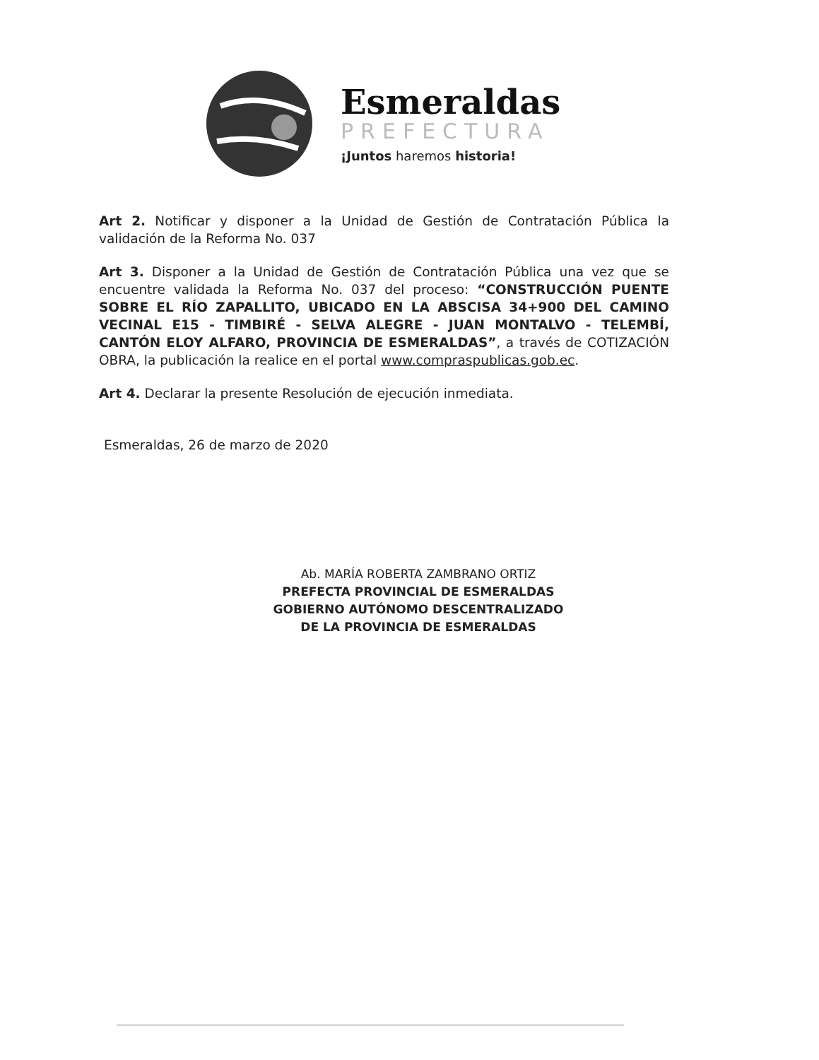Esmeraldas
PREFECTURA
¡Juntos haremos historia!
Art 2. Notificar y disponer a la Unidad de Gestión de Contratación Pública la validación de la Reforma No. 037
Art 3. Disponer a la Unidad de Gestión de Contratación Pública una vez que se encuentre validada la Reforma No. 037 del proceso: “CONSTRUCCIÓN PUENTE SOBRE EL RÍO ZAPALLITO, UBICADO EN LA ABSCISA 34+900 DEL CAMINO VECINAL E15 - TIMBIRÉ - SELVA ALEGRE - JUAN MONTALVO - TELEMBÍ, CANTÓN ELOY ALFARO, PROVINCIA DE ESMERALDAS”, a través de COTIZACIÓN OBRA, la publicación la realice en el portal www.compraspublicas.gob.ec.
Art 4. Declarar la presente Resolución de ejecución inmediata.
Esmeraldas, 26 de marzo de 2020
Ab. MARÍA ROBERTA ZAMBRANO ORTIZ
PREFECTA PROVINCIAL DE ESMERALDAS
GOBIERNO AUTÓNOMO DESCENTRALIZADO
DE LA PROVINCIA DE ESMERALDAS